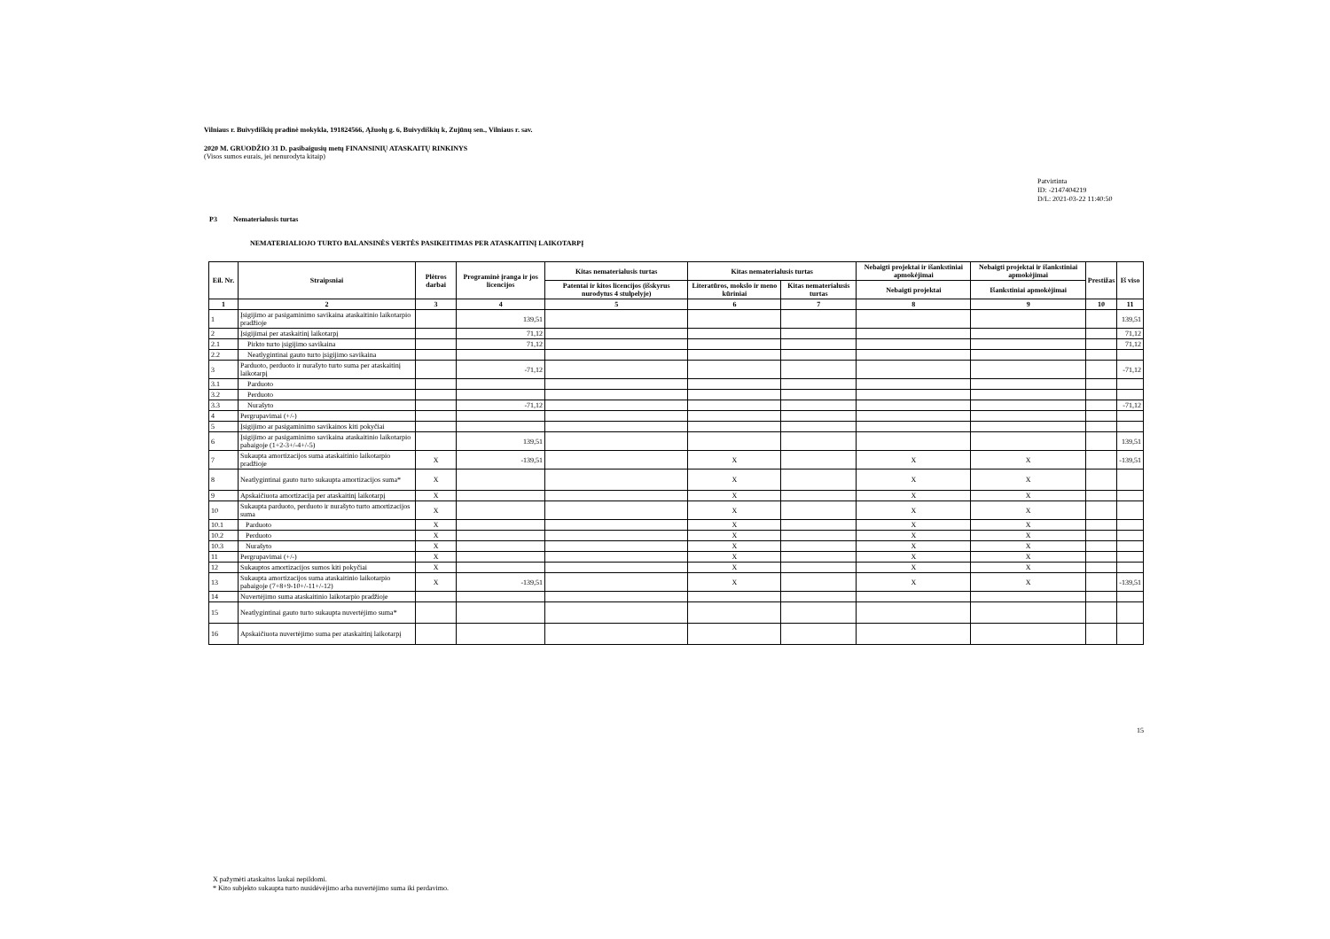Vilniaus r. Buivydiškių pradinė mokykla, 191824566, Ąžuolų g. 6, Buivydiškių k, Zujūnų sen., Vilniaus r. sav.
2020 M. GRUODŽIO 31 D. pasibaigusių metų FINANSINIŲ ATASKAITŲ RINKINYS
(Visos sumos eurais, jei nenurodyta kitaip)
Patvirtinta
ID: -2147404219
D/L: 2021-03-22 11:40:50
P3 Nematerialusis turtas
NEMATERIALIOJO TURTO BALANSINĖS VERTĖS PASIKEITIMAS PER ATASKAITINĮ LAIKOTARPĮ
| Eil. Nr. | Straipsniai | Plėtros darbai | Programinė įranga ir jos licencijos | Kitas nematerialusis turtas | Kitas nematerialusis turtas | | Nebaigti projektai ir išankstiniai apmokėjimai | Nebaigti projektai ir išankstiniai apmokėjimai | Prestižas | Iš viso |
| --- | --- | --- | --- | --- | --- | --- | --- | --- | --- | --- |
| | | | | Patentai ir kitos licencijos (išskyrus nurodytus 4 stulpelyje) | Literatūros, mokslo ir meno kūriniai | Kitas nematerialusis turtas | Nebaigti projektai | Išankstiniai apmokėjimai | | |
| 1 | 2 | 3 | 4 | 5 | 6 | 7 | 8 | 9 | 10 | 11 |
| 1 | Įsigijimo ar pasigaminimo savikaina ataskaitinio laikotarpio pradžioje | | 139,51 | | | | | | | 139,51 |
| 2 | Įsigijimai per ataskaitinį laikotarpį | | 71,12 | | | | | | | 71,12 |
| 2.1 | Pirkto turto įsigijimo savikaina | | 71,12 | | | | | | | 71,12 |
| 2.2 | Neatlygintinai gauto turto įsigijimo savikaina | | | | | | | | | |
| 3 | Parduoto, perduoto ir nurašyto turto suma per ataskaitinį laikotarpį | | -71,12 | | | | | | | -71,12 |
| 3.1 | Parduoto | | | | | | | | | |
| 3.2 | Perduoto | | | | | | | | | |
| 3.3 | Nurašyto | | -71,12 | | | | | | | -71,12 |
| 4 | Pergrupavimai (+/-) | | | | | | | | | |
| 5 | Įsigijimo ar pasigaminimo savikainos kiti pokyčiai | | | | | | | | | |
| 6 | Įsigijimo ar pasigaminimo savikaina ataskaitinio laikotarpio pabaigoje (1+2-3+/-4+/-5) | | 139,51 | | | | | | | 139,51 |
| 7 | Sukaupta amortizacijos suma ataskaitinio laikotarpio pradžioje | X | -139,51 | | X | | X | X | | -139,51 |
| 8 | Neatlygintinai gauto turto sukaupta amortizacijos suma* | X | | | X | | X | X | | |
| 9 | Apskaičiuota amortizacija per ataskaitinį laikotarpį | X | | | X | | X | X | | |
| 10 | Sukaupta parduoto, perduoto ir nurašyto turto amortizacijos suma | X | | | X | | X | X | | |
| 10.1 | Parduoto | X | | | X | | X | X | | |
| 10.2 | Perduoto | X | | | X | | X | X | | |
| 10.3 | Nurašyto | X | | | X | | X | X | | |
| 11 | Pergrupavimai (+/-) | X | | | X | | X | X | | |
| 12 | Sukauptos amortizacijos sumos kiti pokyčiai | X | | | X | | X | X | | |
| 13 | Sukaupta amortizacijos suma ataskaitinio laikotarpio pabaigoje (7+8+9-10+/-11+/-12) | X | -139,51 | | X | | X | X | | -139,51 |
| 14 | Nuvertėjimo suma ataskaitinio laikotarpio pradžioje | | | | | | | | | |
| 15 | Neatlygintinai gauto turto sukaupta nuvertėjimo suma* | | | | | | | | | |
| 16 | Apskaičiuota nuvertėjimo suma per ataskaitinį laikotarpį | | | | | | | | | |
15
X pažymėti ataskaitos laukai nepildomi.
* Kito subjekto sukaupta turto nusidėvėjimo arba nuvertėjimo suma iki perdavimo.